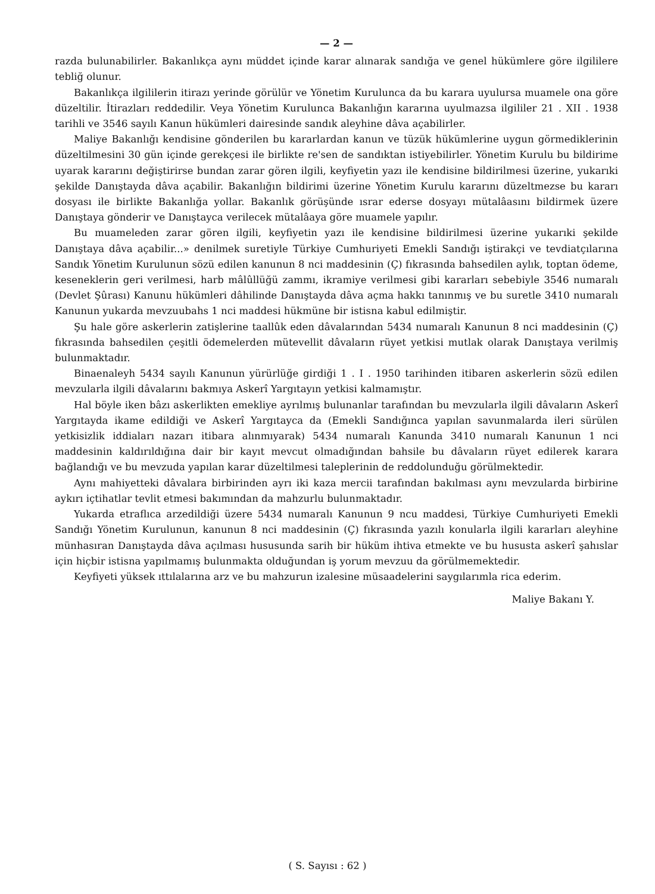— 2 —
razda bulunabilirler. Bakanlıkça aynı müddet içinde karar alınarak sandığa ve genel hükümlere göre ilgililere tebliğ olunur.
Bakanlıkça ilgililerin itirazı yerinde görülür ve Yönetim Kurulunca da bu karara uyulursa muamele ona göre düzeltilir. İtirazları reddedilir. Veya Yönetim Kurulunca Bakanlığın kararına uyulmazsa ilgililer 21 . XII . 1938 tarihli ve 3546 sayılı Kanun hükümleri dairesinde sandık aleyhine dâva açabilirler.
Maliye Bakanlığı kendisine gönderilen bu kararlardan kanun ve tüzük hükümlerine uygun görmediklerinin düzeltilmesini 30 gün içinde gerekçesi ile birlikte re'sen de sandıktan istiyebilirler. Yönetim Kurulu bu bildirime uyarak kararını değiştirirse bundan zarar gören ilgili, keyfiyetin yazı ile kendisine bildirilmesi üzerine, yukarıki şekilde Danıştayda dâva açabilir. Bakanlığın bildirimi üzerine Yönetim Kurulu kararını düzeltmezse bu kararı dosyası ile birlikte Bakanlığa yollar. Bakanlık görüşünde ısrar ederse dosyayı mütalâasını bildirmek üzere Danıştaya gönderir ve Danıştayca verilecek mütalâaya göre muamele yapılır.
Bu muameleden zarar gören ilgili, keyfiyetin yazı ile kendisine bildirilmesi üzerine yukarıki şekilde Danıştaya dâva açabilir...» denilmek suretiyle Türkiye Cumhuriyeti Emekli Sandığı iştirakçi ve tevdiatçılarına Sandık Yönetim Kurulunun sözü edilen kanunun 8 nci maddesinin (Ç) fıkrasında bahsedilen aylık, toptan ödeme, keseneklerin geri verilmesi, harb mâlûllüğü zammı, ikramiye verilmesi gibi kararları sebebiyle 3546 numaralı (Devlet Şûrası) Kanunu hükümleri dâhilinde Danıştayda dâva açma hakkı tanınmış ve bu suretle 3410 numaralı Kanunun yukarda mevzuubahs 1 nci maddesi hükmüne bir istisna kabul edilmiştir.
Şu hale göre askerlerin zatişlerine taallûk eden dâvalarından 5434 numaralı Kanunun 8 nci maddesinin (Ç) fıkrasında bahsedilen çeşitli ödemelerden mütevellit dâvaların rüyet yetkisi mutlak olarak Danıştaya verilmiş bulunmaktadır.
Binaenaleyh 5434 sayılı Kanunun yürürlüğe girdiği 1 . I . 1950 tarihinden itibaren askerlerin sözü edilen mevzularla ilgili dâvalarını bakmıya Askerî Yargıtayın yetkisi kalmamıştır.
Hal böyle iken bâzı askerlikten emekliye ayrılmış bulunanlar tarafından bu mevzularla ilgili dâvaların Askerî Yargıtayda ikame edildiği ve Askerî Yargıtayca da (Emekli Sandığınca yapılan savunmalarda ileri sürülen yetkisizlik iddiaları nazarı itibara alınmıyarak) 5434 numaralı Kanunda 3410 numaralı Kanunun 1 nci maddesinin kaldırıldığına dair bir kayıt mevcut olmadığından bahsile bu dâvaların rüyet edilerek karara bağlandığı ve bu mevzuda yapılan karar düzeltilmesi taleplerinin de reddolunduğu görülmektedir.
Aynı mahiyetteki dâvalara birbirinden ayrı iki kaza mercii tarafından bakılması aynı mevzularda birbirine aykırı içtihatlar tevlit etmesi bakımından da mahzurlu bulunmaktadır.
Yukarda etraflıca arzedildiği üzere 5434 numaralı Kanunun 9 ncu maddesi, Türkiye Cumhuriyeti Emekli Sandığı Yönetim Kurulunun, kanunun 8 nci maddesinin (Ç) fıkrasında yazılı konularla ilgili kararları aleyhine münhasıran Danıştayda dâva açılması hususunda sarih bir hüküm ihtiva etmekte ve bu hususta askerî şahıslar için hiçbir istisna yapılmamış bulunmakta olduğundan iş yorum mevzuu da görülmemektedir.
Keyfiyeti yüksek ıttılalarına arz ve bu mahzurun izalesine müsaadelerini saygılarımla rica ederim.
Maliye Bakanı Y.
( S. Sayısı : 62 )